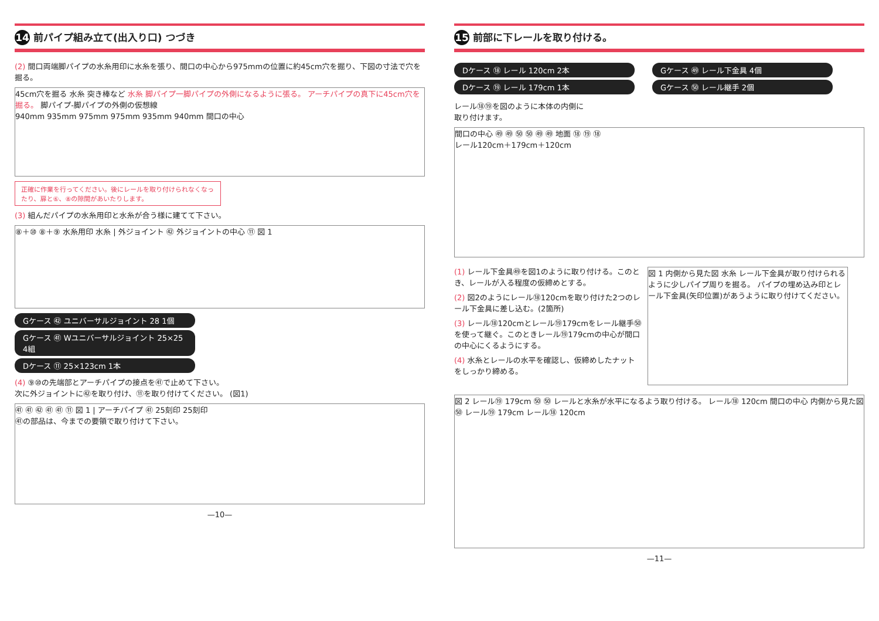14 前パイプ組み立て(出入り口) つづき
(2) 間口両端脚パイプの水糸用印に水糸を張り、間口の中心から975mmの位置に約45cm穴を掘り、下図の寸法で穴を掘る。
45cm穴を掘る 水糸 突き棒など 水糸 脚パイプ一脚パイプの外側になるように張る。 アーチパイプの真下に45cm穴を掘る。 脚パイプ-脚パイプの外側の仮想線
940mm 935mm 975mm 975mm 935mm 940mm 間口の中心
正確に作業を行ってください。後にレールを取り付けられなくなったり、扉と⑥、⑧の隙間があいたりします。
(3) 組んだパイプの水糸用印と水糸が合う様に建てて下さい。
⑧＋⑩ ⑧＋⑨ 水糸用印 水糸 | 外ジョイント ㊷ 外ジョイントの中心 ⑪ 図 1
Gケース ㊷ ユニバーサルジョイント 28 1個
Gケース ㊶ Wユニバーサルジョイント 25×25 4組
Dケース ⑪ 25×123cm 1本
(4) ⑨⑩の先端部とアーチパイプの接点を㊶で止めて下さい。
次に外ジョイントに㊷を取り付け、⑪を取り付けてください。 (図1)
㊶ ㊶ ㊷ ㊶ ㊶ ⑪ 図 1 | アーチパイプ ㊶ 25刻印 25刻印
㊶の部品は、今までの要領で取り付けて下さい。
—10—
15 前部に下レールを取り付ける。
Dケース ⑱ レール 120cm 2本
Dケース ⑲ レール 179cm 1本
Gケース ㊾ レール下金具 4個
Gケース ㊿ レール継手 2個
レール⑱⑲を図のように本体の内側に
取り付けます。
間口の中心 ㊾ ㊾ ㊿ ㊿ ㊾ ㊾ 地面 ⑱ ⑲ ⑱
レール120cm＋179cm＋120cm
(1) レール下金具㊾を図1のように取り付ける。このとき、レールが入る程度の仮締めとする。
(2) 図2のようにレール⑱120cmを取り付けた2つのレール下金具に差し込む。(2箇所)
(3) レール⑱120cmとレール⑲179cmをレール継手㊿を使って継ぐ。このときレール⑲179cmの中心が間口の中心にくるようにする。
(4) 水糸とレールの水平を確認し、仮締めしたナットをしっかり締める。
図 1 内側から見た図 水糸 レール下金具が取り付けられるように少しパイプ周りを掘る。 パイプの埋め込み印とレール下金具(矢印位置)があうように取り付けてください。
図 2 レール⑲ 179cm ㊿ ㊿ レールと水糸が水平になるよう取り付ける。 レール⑱ 120cm 間口の中心 内側から見た図 ㊿ レール⑲ 179cm レール⑱ 120cm
—11—